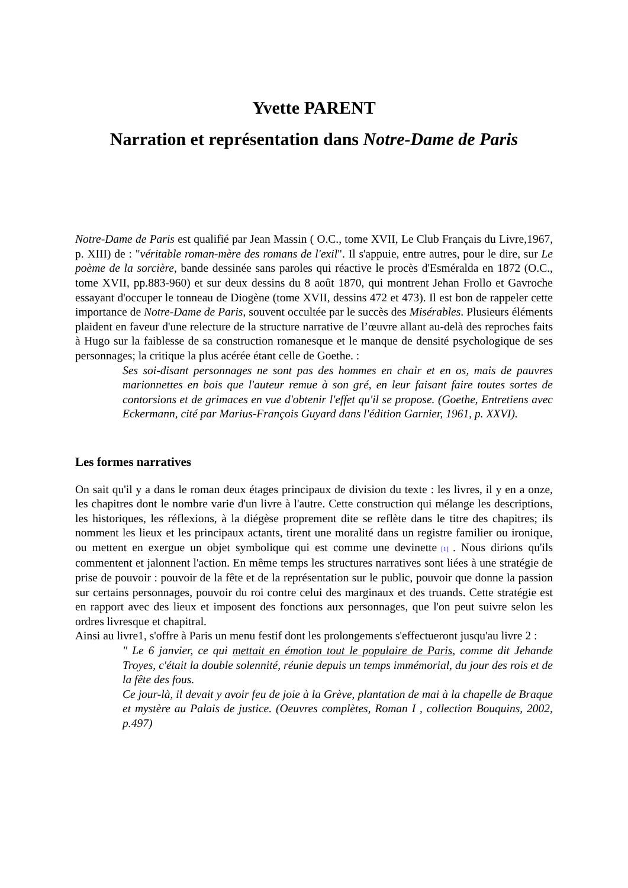Yvette PARENT
Narration et représentation dans Notre-Dame de Paris
Notre-Dame de Paris est qualifié par Jean Massin ( O.C., tome XVII, Le Club Français du Livre,1967, p. XIII) de : "véritable roman-mère des romans de l'exil". Il s'appuie, entre autres, pour le dire, sur Le poème de la sorcière, bande dessinée sans paroles qui réactive le procès d'Esméralda en 1872 (O.C., tome XVII, pp.883-960) et sur deux dessins du 8 août 1870, qui montrent Jehan Frollo et Gavroche essayant d'occuper le tonneau de Diogène (tome XVII, dessins 472 et 473). Il est bon de rappeler cette importance de Notre-Dame de Paris, souvent occultée par le succès des Misérables. Plusieurs éléments plaident en faveur d'une relecture de la structure narrative de l’œuvre allant au-delà des reproches faits à Hugo sur la faiblesse de sa construction romanesque et le manque de densité psychologique de ses personnages; la critique la plus acérée étant celle de Goethe. :
Ses soi-disant personnages ne sont pas des hommes en chair et en os, mais de pauvres marionnettes en bois que l'auteur remue à son gré, en leur faisant faire toutes sortes de contorsions et de grimaces en vue d'obtenir l'effet qu'il se propose. (Goethe, Entretiens avec Eckermann, cité par Marius-François Guyard dans l'édition Garnier, 1961, p. XXVI).
Les formes narratives
On sait qu'il y a dans le roman deux étages principaux de division du texte : les livres, il y en a onze, les chapitres dont le nombre varie d'un livre à l'autre. Cette construction qui mélange les descriptions, les historiques, les réflexions, à la diégèse proprement dite se reflète dans le titre des chapitres; ils nomment les lieux et les principaux actants, tirent une moralité dans un registre familier ou ironique, ou mettent en exergue un objet symbolique qui est comme une devinette [1] . Nous dirions qu'ils commentent et jalonnent l'action. En même temps les structures narratives sont liées à une stratégie de prise de pouvoir : pouvoir de la fête et de la représentation sur le public, pouvoir que donne la passion sur certains personnages, pouvoir du roi contre celui des marginaux et des truands. Cette stratégie est en rapport avec des lieux et imposent des fonctions aux personnages, que l'on peut suivre selon les ordres livresque et chapitral.
Ainsi au livre1, s'offre à Paris un menu festif dont les prolongements s'effectueront jusqu'au livre 2 :
" Le 6 janvier, ce qui mettait en émotion tout le populaire de Paris, comme dit Jehande Troyes, c'était la double solennité, réunie depuis un temps immémorial, du jour des rois et de la fête des fous.
Ce jour-là, il devait y avoir feu de joie à la Grève, plantation de mai à la chapelle de Braque et mystère au Palais de justice. (Oeuvres complètes, Roman I , collection Bouquins, 2002, p.497)